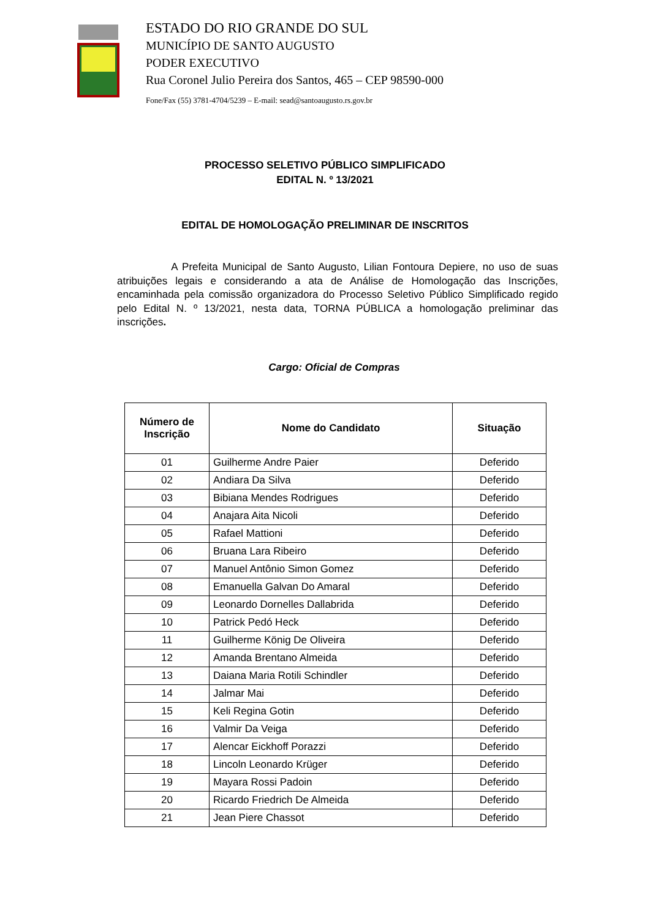ESTADO DO RIO GRANDE DO SUL
MUNICÍPIO DE SANTO AUGUSTO
PODER EXECUTIVO
Rua Coronel Julio Pereira dos Santos, 465 – CEP 98590-000
Fone/Fax (55) 3781-4704/5239 – E-mail: sead@santoaugusto.rs.gov.br
PROCESSO SELETIVO PÚBLICO SIMPLIFICADO
EDITAL N. º 13/2021
EDITAL DE HOMOLOGAÇÃO PRELIMINAR DE INSCRITOS
A Prefeita Municipal de Santo Augusto, Lilian Fontoura Depiere, no uso de suas atribuições legais e considerando a ata de Análise de Homologação das Inscrições, encaminhada pela comissão organizadora do Processo Seletivo Público Simplificado regido pelo Edital N. º 13/2021, nesta data, TORNA PÚBLICA a homologação preliminar das inscrições.
Cargo: Oficial de Compras
| Número de Inscrição | Nome do Candidato | Situação |
| --- | --- | --- |
| 01 | Guilherme Andre Paier | Deferido |
| 02 | Andiara Da Silva | Deferido |
| 03 | Bibiana Mendes Rodrigues | Deferido |
| 04 | Anajara Aita Nicoli | Deferido |
| 05 | Rafael Mattioni | Deferido |
| 06 | Bruana Lara Ribeiro | Deferido |
| 07 | Manuel Antônio Simon Gomez | Deferido |
| 08 | Emanuella Galvan Do Amaral | Deferido |
| 09 | Leonardo Dornelles Dallabrida | Deferido |
| 10 | Patrick Pedó Heck | Deferido |
| 11 | Guilherme König De Oliveira | Deferido |
| 12 | Amanda Brentano Almeida | Deferido |
| 13 | Daiana Maria Rotili Schindler | Deferido |
| 14 | Jalmar Mai | Deferido |
| 15 | Keli Regina Gotin | Deferido |
| 16 | Valmir Da Veiga | Deferido |
| 17 | Alencar Eickhoff Porazzi | Deferido |
| 18 | Lincoln Leonardo Krüger | Deferido |
| 19 | Mayara Rossi Padoin | Deferido |
| 20 | Ricardo Friedrich De Almeida | Deferido |
| 21 | Jean Piere Chassot | Deferido |